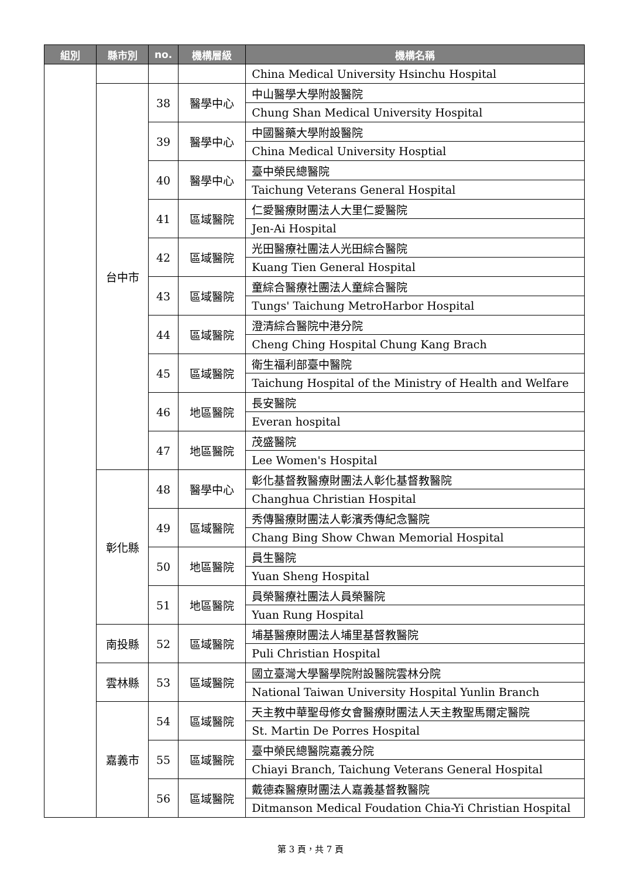| 組別 | 縣市別 | no. | 機構層級 | 機構名稱 |
| --- | --- | --- | --- | --- |
| | | | | China Medical University Hsinchu Hospital |
| | 台中市 | 38 | 醫學中心 | 中山醫學大學附設醫院 |
| | | | | Chung Shan Medical University Hospital |
| | | 39 | 醫學中心 | 中國醫藥大學附設醫院 |
| | | | | China Medical University Hosptial |
| | | 40 | 醫學中心 | 臺中榮民總醫院 |
| | | | | Taichung Veterans General Hospital |
| | | 41 | 區域醫院 | 仁愛醫療財團法人大里仁愛醫院 |
| | | | | Jen-Ai Hospital |
| | | 42 | 區域醫院 | 光田醫療社團法人光田綜合醫院 |
| | | | | Kuang Tien General Hospital |
| | | 43 | 區域醫院 | 童綜合醫療社團法人童綜合醫院 |
| | | | | Tungs' Taichung MetroHarbor Hospital |
| | | 44 | 區域醫院 | 澄清綜合醫院中港分院 |
| | | | | Cheng Ching Hospital Chung Kang Brach |
| | | 45 | 區域醫院 | 衛生福利部臺中醫院 |
| | | | | Taichung Hospital of the Ministry of Health and Welfare |
| | | 46 | 地區醫院 | 長安醫院 |
| | | | | Everan hospital |
| | | 47 | 地區醫院 | 茂盛醫院 |
| | | | | Lee Women's Hospital |
| | 彰化縣 | 48 | 醫學中心 | 彰化基督教醫療財團法人彰化基督教醫院 |
| | | | | Changhua Christian Hospital |
| | | 49 | 區域醫院 | 秀傳醫療財團法人彰濱秀傳紀念醫院 |
| | | | | Chang Bing Show Chwan Memorial Hospital |
| | | 50 | 地區醫院 | 員生醫院 |
| | | | | Yuan Sheng Hospital |
| | | 51 | 地區醫院 | 員榮醫療社團法人員榮醫院 |
| | | | | Yuan Rung Hospital |
| | 南投縣 | 52 | 區域醫院 | 埔基醫療財團法人埔里基督教醫院 |
| | | | | Puli Christian Hospital |
| | 雲林縣 | 53 | 區域醫院 | 國立臺灣大學醫學院附設醫院雲林分院 |
| | | | | National Taiwan University Hospital Yunlin Branch |
| | 嘉義市 | 54 | 區域醫院 | 天主教中華聖母修女會醫療財團法人天主教聖馬爾定醫院 |
| | | | | St. Martin De Porres Hospital |
| | | 55 | 區域醫院 | 臺中榮民總醫院嘉義分院 |
| | | | | Chiayi Branch, Taichung Veterans General Hospital |
| | | 56 | 區域醫院 | 戴德森醫療財團法人嘉義基督教醫院 |
| | | | | Ditmanson Medical Foudation Chia-Yi Christian Hospital |
第 3 頁，共 7 頁